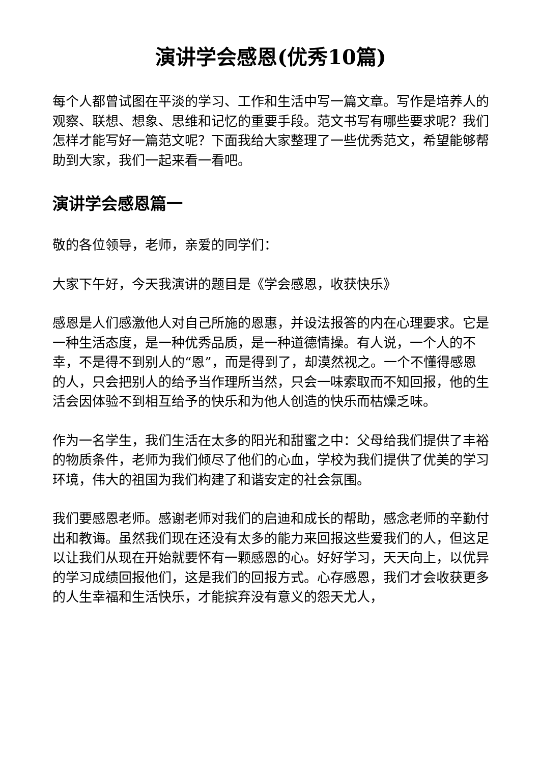演讲学会感恩(优秀10篇)
每个人都曾试图在平淡的学习、工作和生活中写一篇文章。写作是培养人的观察、联想、想象、思维和记忆的重要手段。范文书写有哪些要求呢？我们怎样才能写好一篇范文呢？下面我给大家整理了一些优秀范文，希望能够帮助到大家，我们一起来看一看吧。
演讲学会感恩篇一
敬的各位领导，老师，亲爱的同学们：
大家下午好，今天我演讲的题目是《学会感恩，收获快乐》
感恩是人们感激他人对自己所施的恩惠，并设法报答的内在心理要求。它是一种生活态度，是一种优秀品质，是一种道德情操。有人说，一个人的不幸，不是得不到别人的“恩”，而是得到了，却漠然视之。一个不懂得感恩的人，只会把别人的给予当作理所当然，只会一味索取而不知回报，他的生活会因体验不到相互给予的快乐和为他人创造的快乐而枯燥乏味。
作为一名学生，我们生活在太多的阳光和甜蜜之中：父母给我们提供了丰裕的物质条件，老师为我们倾尽了他们的心血，学校为我们提供了优美的学习环境，伟大的祖国为我们构建了和谐安定的社会氛围。
我们要感恩老师。感谢老师对我们的启迪和成长的帮助，感念老师的辛勤付出和教诲。虽然我们现在还没有太多的能力来回报这些爱我们的人，但这足以让我们从现在开始就要怀有一颗感恩的心。好好学习，天天向上，以优异的学习成绩回报他们，这是我们的回报方式。心存感恩，我们才会收获更多的人生幸福和生活快乐，才能摈弃没有意义的怨天尤人，